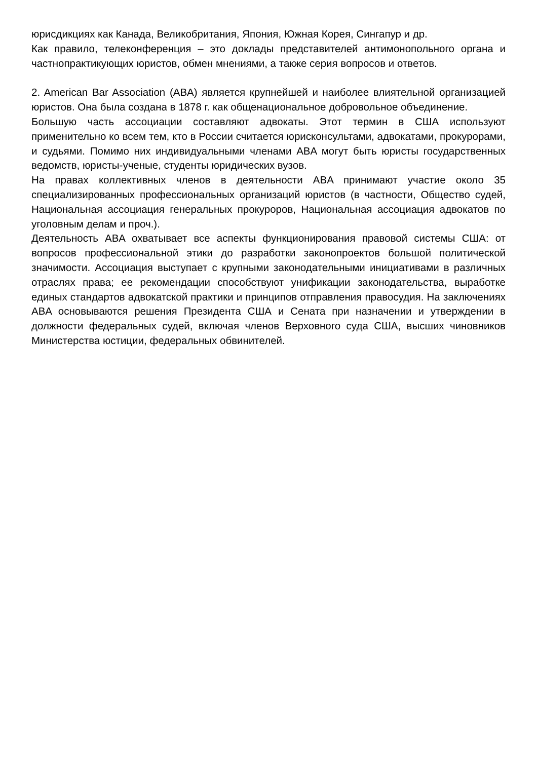юрисдикциях как Канада, Великобритания, Япония, Южная Корея, Сингапур и др.
Как правило, телеконференция – это доклады представителей антимонопольного органа и частнопрактикующих юристов, обмен мнениями, а также серия вопросов и ответов.
2. American Bar Association (ABA) является крупнейшей и наиболее влиятельной организацией юристов. Она была создана в 1878 г. как общенациональное добровольное объединение.
Большую часть ассоциации составляют адвокаты. Этот термин в США используют применительно ко всем тем, кто в России считается юрисконсультами, адвокатами, прокурорами, и судьями. Помимо них индивидуальными членами ABA могут быть юристы государственных ведомств, юристы-ученые, студенты юридических вузов.
На правах коллективных членов в деятельности ABA принимают участие около 35 специализированных профессиональных организаций юристов (в частности, Общество судей, Национальная ассоциация генеральных прокуроров, Национальная ассоциация адвокатов по уголовным делам и проч.).
Деятельность ABA охватывает все аспекты функционирования правовой системы США: от вопросов профессиональной этики до разработки законопроектов большой политической значимости. Ассоциация выступает с крупными законодательными инициативами в различных отраслях права; ее рекомендации способствуют унификации законодательства, выработке единых стандартов адвокатской практики и принципов отправления правосудия. На заключениях ABA основываются решения Президента США и Сената при назначении и утверждении в должности федеральных судей, включая членов Верховного суда США, высших чиновников Министерства юстиции, федеральных обвинителей.